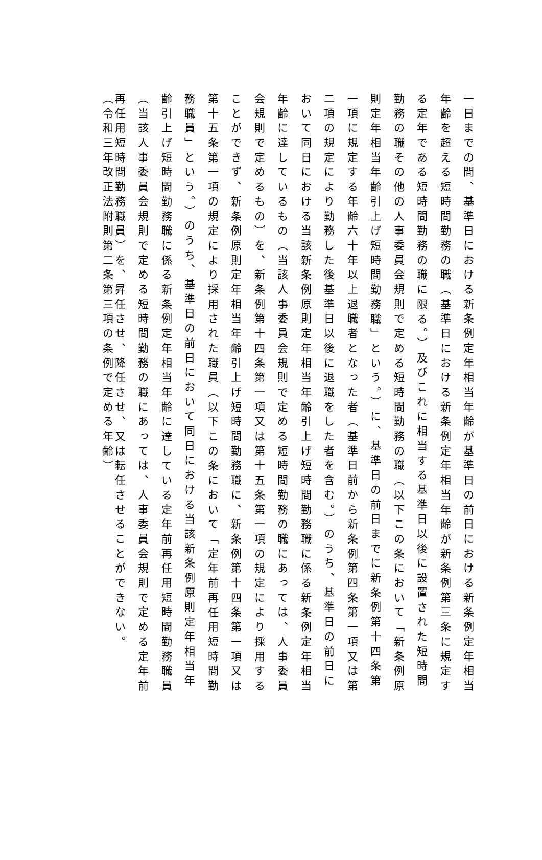一日までの間、基準日における新条例定年相当年齢が基準日の前日における新条例定年相当
年齢を超える短時間勤務の職（基準日における新条例定年相当年齢が新条例第三条に規定す
る定年である短時間勤務の職に限る。）及びこれに相当する基準日以後に設置された短時間
勤務の職その他の人事委員会規則で定める短時間勤務の職（以下この条において「新条例原
則定年相当年齢引上げ短時間勤務職」という。）に、基準日の前日までに新条例第十四条第
一項に規定する年齢六十年以上退職者となった者（基準日前から新条例第四条第一項又は第
二項の規定により勤務した後基準日以後に退職をした者を含む。）のうち、基準日の前日に
おいて同日における当該新条例原則定年相当年齢引上げ短時間勤務職に係る新条例定年相当
年齢に達しているもの（当該人事委員会規則で定める短時間勤務の職にあっては、人事委員
会規則で定めるもの）を、新条例第十四条第一項又は第十五条第一項の規定により採用する
ことができず、新条例原則定年相当年齢引上げ短時間勤務職に、新条例第十四条第一項又は
第十五条第一項の規定により採用された職員（以下この条において「定年前再任用短時間勤
務職員」という。）のうち、基準日の前日において同日における当該新条例原則定年相当年
齢引上げ短時間勤務職に係る新条例定年相当年齢に達している定年前再任用短時間勤務職員
（当該人事委員会規則で定める短時間勤務の職にあっては、人事委員会規則で定める定年前
再任用短時間勤務職員）を、昇任させ、降任させ、又は転任させることができない。
（令和三年改正法附則第二条第三項の条例で定める年齢）